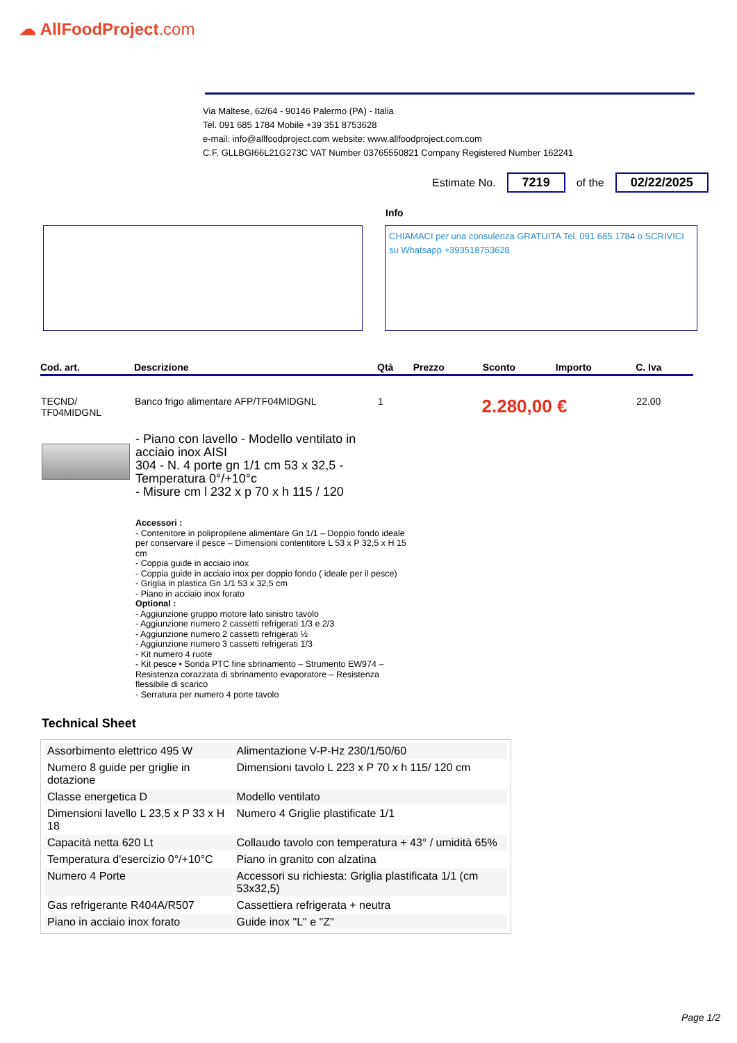☁ AllFoodProject.com
Via Maltese, 62/64 - 90146 Palermo (PA) - Italia
Tel. 091 685 1784 Mobile +39 351 8753628
e-mail: info@allfoodproject.com website: www.allfoodproject.com.com
C.F. GLLBGI66L21G273C VAT Number 03765550821 Company Registered Number 162241
Estimate No. 7219 of the 02/22/2025
Info
CHIAMACI per una consulenza GRATUITA Tel. 091 685 1784 o SCRIVICI su Whatsapp +393518753628
| Cod. art. | Descrizione | Qtà | Prezzo | Sconto | Importo | C. Iva |
| --- | --- | --- | --- | --- | --- | --- |
| TECND/ TF04MIDGNL | Banco frigo alimentare AFP/TF04MIDGNL | 1 | 2.280,00 € | | | 22.00 |
- Piano con lavello - Modello ventilato in
acciaio inox AISI
304 - N. 4 porte gn 1/1 cm 53 x 32,5 -
Temperatura 0°/+10°c
- Misure cm l 232 x p 70 x h 115 / 120
Accessori :
- Contenitore in polipropilene alimentare Gn 1/1 – Doppio fondo ideale per conservare il pesce – Dimensioni contentitore L 53 x P 32,5 x H 15 cm
- Coppia guide in acciaio inox
- Coppia guide in acciaio inox per doppio fondo ( ideale per il pesce)
- Griglia in plastica Gn 1/1 53 x 32,5 cm
- Piano in acciaio inox forato
Optional :
- Aggiunzione gruppo motore lato sinistro tavolo
- Aggiunzione numero 2 cassetti refrigerati 1/3 e 2/3
- Aggiunzione numero 2 cassetti refrigerati ½
- Aggiunzione numero 3 cassetti refrigerati 1/3
- Kit numero 4 ruote
- Kit pesce • Sonda PTC fine sbrinamento – Strumento EW974 – Resistenza corazzata di sbrinamento evaporatore – Resistenza flessibile di scarico
- Serratura per numero 4 porte tavolo
Technical Sheet
| Assorbimento elettrico 495 W | Alimentazione V-P-Hz 230/1/50/60 |
| Numero 8 guide per griglie in dotazione | Dimensioni tavolo L 223 x P 70 x h 115/ 120 cm |
| Classe energetica D | Modello ventilato |
| Dimensioni lavello L 23,5 x P 33 x H 18 | Numero 4 Griglie plastificate 1/1 |
| Capacità netta 620 Lt | Collaudo tavolo con temperatura + 43° / umidità 65% |
| Temperatura d'esercizio 0°/+10°C | Piano in granito con alzatina |
| Numero 4 Porte | Accessori su richiesta: Griglia plastificata 1/1 (cm 53x32,5) |
| Gas refrigerante R404A/R507 | Cassettiera refrigerata + neutra |
| Piano in acciaio inox forato | Guide inox "L" e "Z" |
Page 1/2